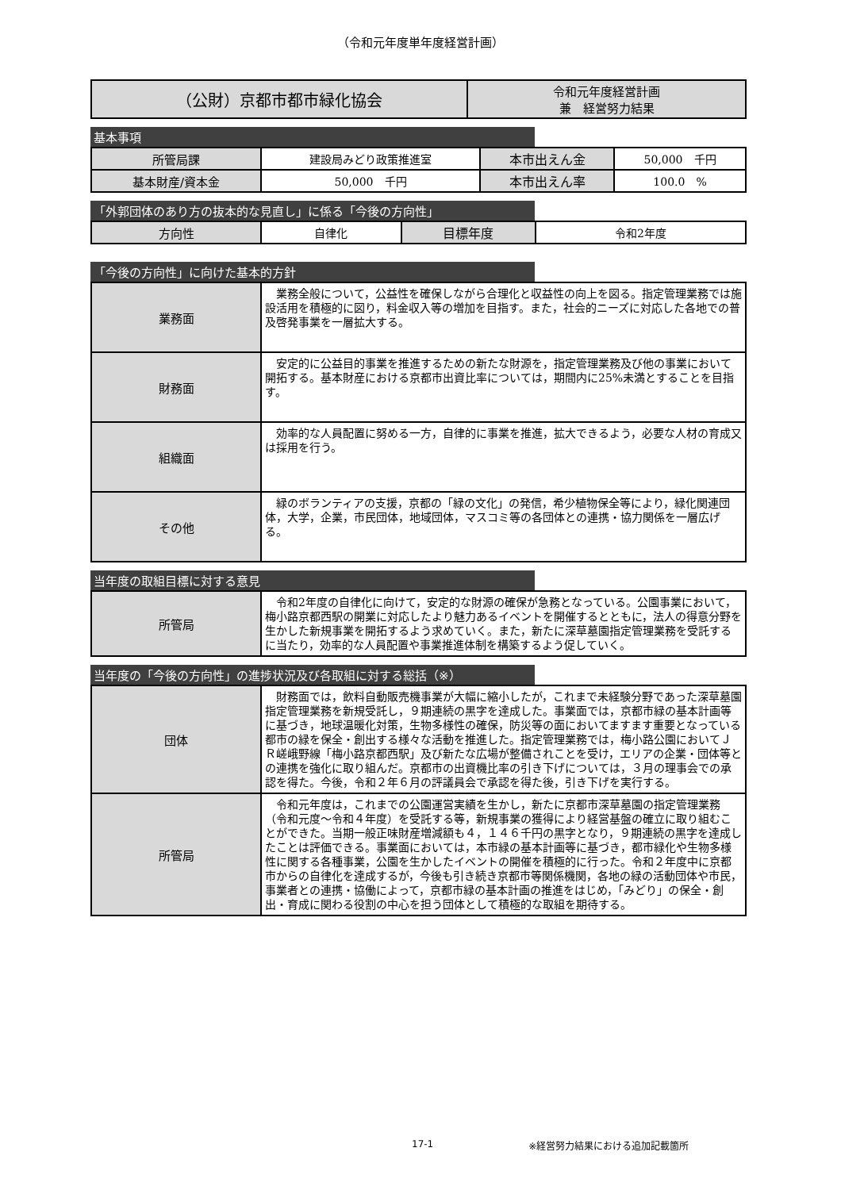（令和元年度単年度経営計画）
| （公財）京都市都市緑化協会 | 令和元年度経営計画 兼 経営努力結果 |
基本事項
| 所管局課 | 建設局みどり政策推進室 | 本市出えん金 | 50,000 千円 |
| 基本財産/資本金 | 50,000 千円 | 本市出えん率 | 100.0 % |
「外郭団体のあり方の抜本的な見直し」に係る「今後の方向性」
| 方向性 | 自律化 | 目標年度 | 令和2年度 |
「今後の方向性」に向けた基本的方針
| 業務面 | 業務全般について，公益性を確保しながら合理化と収益性の向上を図る。指定管理業務では施設活用を積極的に図り，料金収入等の増加を目指す。また，社会的ニーズに対応した各地での普及啓発事業を一層拡大する。 |
| 財務面 | 安定的に公益目的事業を推進するための新たな財源を，指定管理業務及び他の事業において開拓する。基本財産における京都市出資比率については，期間内に25%未満とすることを目指す。 |
| 組織面 | 効率的な人員配置に努める一方，自律的に事業を推進，拡大できるよう，必要な人材の育成又は採用を行う。 |
| その他 | 緑のボランティアの支援，京都の「緑の文化」の発信，希少植物保全等により，緑化関連団体，大学，企業，市民団体，地域団体，マスコミ等の各団体との連携・協力関係を一層広げる。 |
当年度の取組目標に対する意見
| 所管局 | 令和2年度の自律化に向けて，安定的な財源の確保が急務となっている。公園事業において，梅小路京都西駅の開業に対応したより魅力あるイベントを開催するとともに，法人の得意分野を生かした新規事業を開拓するよう求めていく。また，新たに深草墓園指定管理業務を受託するに当たり，効率的な人員配置や事業推進体制を構築するよう促していく。 |
当年度の「今後の方向性」の進捗状況及び各取組に対する総括（※）
| 団体 | 財務面では，飲料自動販売機事業が大幅に縮小したが，これまで未経験分野であった深草墓園指定管理業務を新規受託し，９期連続の黒字を達成した。事業面では，京都市緑の基本計画等に基づき，地球温暖化対策，生物多様性の確保，防災等の面においてますます重要となっている都市の緑を保全・創出する様々な活動を推進した。指定管理業務では，梅小路公園においてＪＲ嵯峨野線「梅小路京都西駅」及び新たな広場が整備されことを受け，エリアの企業・団体等との連携を強化に取り組んだ。京都市の出資機比率の引き下げについては，３月の理事会での承認を得た。今後，令和２年６月の評議員会で承認を得た後，引き下げを実行する。 |
| 所管局 | 令和元年度は，これまでの公園運営実績を生かし，新たに京都市深草墓園の指定管理業務（令和元度～令和４年度）を受託する等，新規事業の獲得により経営基盤の確立に取り組むことができた。当期一般正味財産増減額も４，１４６千円の黒字となり，９期連続の黒字を達成したことは評価できる。事業面においては，本市緑の基本計画等に基づき，都市緑化や生物多様性に関する各種事業，公園を生かしたイベントの開催を積極的に行った。令和２年度中に京都市からの自律化を達成するが，今後も引き続き京都市等関係機関，各地の緑の活動団体や市民，事業者との連携・協働によって，京都市緑の基本計画の推進をはじめ，「みどり」の保全・創出・育成に関わる役割の中心を担う団体として積極的な取組を期待する。 |
17-1 ※経営努力結果における追加記載箇所